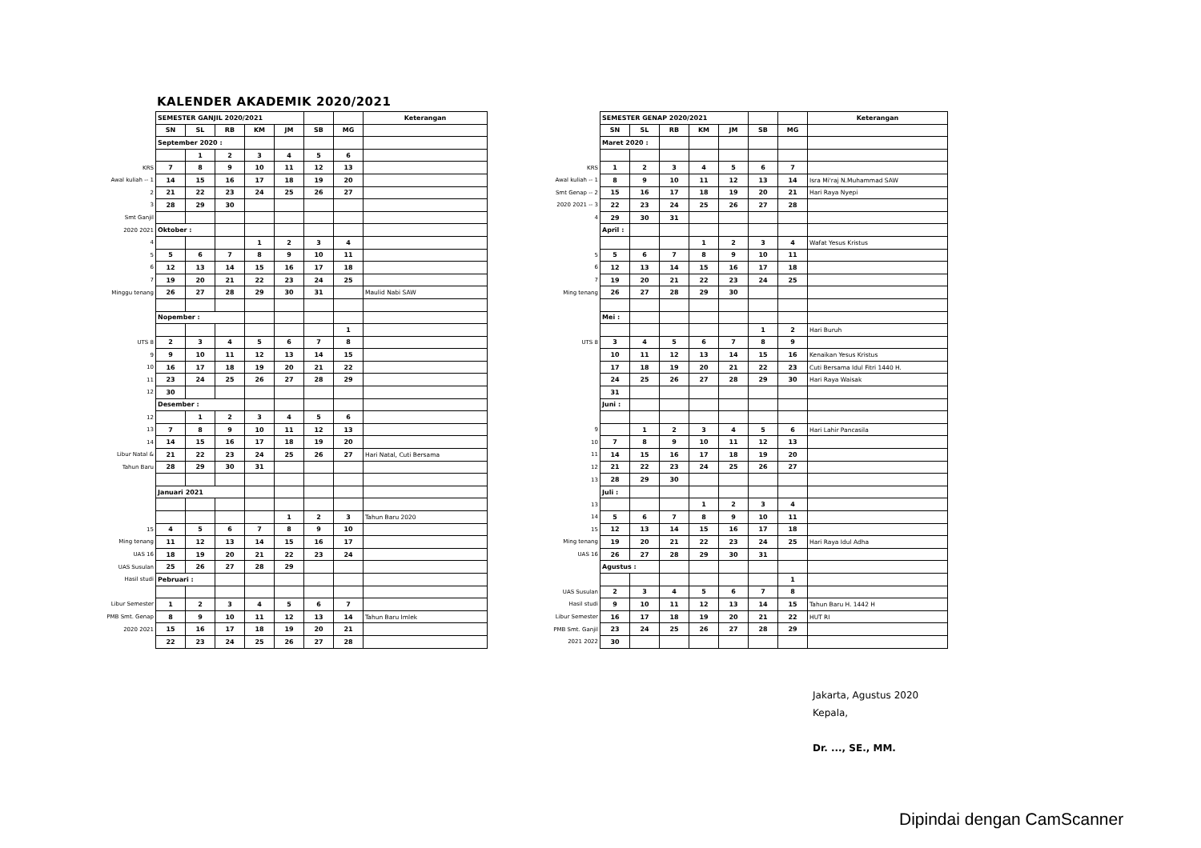KALENDER AKADEMIK 2020/2021
| | SEMESTER GANJIL 2020/2021 | | | | | | | Keterangan |
| | SN | SL | RB | KM | JM | SB | MG | |
| | September 2020 : | | | | | | | |
| | | 1 | 2 | 3 | 4 | 5 | 6 | |
| KRS | 7 | 8 | 9 | 10 | 11 | 12 | 13 | |
| Awal kuliah -- 1 | 14 | 15 | 16 | 17 | 18 | 19 | 20 | |
| 2 | 21 | 22 | 23 | 24 | 25 | 26 | 27 | |
| 3 | 28 | 29 | 30 | | | | | |
| Smt Ganjil | | | | | | | | |
| 2020 2021 | Oktober : | | | | | | | |
| 4 | | | | 1 | 2 | 3 | 4 | |
| 5 | 5 | 6 | 7 | 8 | 9 | 10 | 11 | |
| 6 | 12 | 13 | 14 | 15 | 16 | 17 | 18 | |
| 7 | 19 | 20 | 21 | 22 | 23 | 24 | 25 | |
| Minggu tenang | 26 | 27 | 28 | 29 | 30 | 31 | | Maulid Nabi SAW |
| | Nopember : | | | | | | | |
| | | | | | | | 1 | |
| UTS 8 | 2 | 3 | 4 | 5 | 6 | 7 | 8 | |
| 9 | 9 | 10 | 11 | 12 | 13 | 14 | 15 | |
| 10 | 16 | 17 | 18 | 19 | 20 | 21 | 22 | |
| 11 | 23 | 24 | 25 | 26 | 27 | 28 | 29 | |
| 12 | 30 | | | | | | | |
| | Desember : | | | | | | | |
| 12 | | 1 | 2 | 3 | 4 | 5 | 6 | |
| 13 | 7 | 8 | 9 | 10 | 11 | 12 | 13 | |
| 14 | 14 | 15 | 16 | 17 | 18 | 19 | 20 | |
| Libur Natal & | 21 | 22 | 23 | 24 | 25 | 26 | 27 | Hari Natal, Cuti Bersama |
| Tahun Baru | 28 | 29 | 30 | 31 | | | | |
| | Januari 2021 | | | | | | | |
| | | | | | 1 | 2 | 3 | Tahun Baru 2020 |
| 15 | 4 | 5 | 6 | 7 | 8 | 9 | 10 | |
| Ming tenang | 11 | 12 | 13 | 14 | 15 | 16 | 17 | |
| UAS 16 | 18 | 19 | 20 | 21 | 22 | 23 | 24 | |
| UAS Susulan | 25 | 26 | 27 | 28 | 29 | | | |
| Hasil studi | Pebruari : | | | | | | | |
| Libur Semester | 1 | 2 | 3 | 4 | 5 | 6 | 7 | |
| PMB Smt. Genap | 8 | 9 | 10 | 11 | 12 | 13 | 14 | Tahun Baru Imlek |
| 2020 2021 | 15 | 16 | 17 | 18 | 19 | 20 | 21 | |
| | 22 | 23 | 24 | 25 | 26 | 27 | 28 | |
| | SEMESTER GENAP 2020/2021 | | | | | | | Keterangan |
| | SN | SL | RB | KM | JM | SB | MG | |
| | Maret 2020 : | | | | | | | |
| KRS | 1 | 2 | 3 | 4 | 5 | 6 | 7 | |
| Awal kuliah -- 1 | 8 | 9 | 10 | 11 | 12 | 13 | 14 | Isra Mi'raj N.Muhammad SAW |
| Smt Genap -- 2 | 15 | 16 | 17 | 18 | 19 | 20 | 21 | Hari Raya Nyepi |
| 2020 2021 -- 3 | 22 | 23 | 24 | 25 | 26 | 27 | 28 | |
| 4 | 29 | 30 | 31 | | | | | |
| | April : | | | | | | | |
| | | | | 1 | 2 | 3 | 4 | Wafat Yesus Kristus |
| 5 | 5 | 6 | 7 | 8 | 9 | 10 | 11 | |
| 6 | 12 | 13 | 14 | 15 | 16 | 17 | 18 | |
| 7 | 19 | 20 | 21 | 22 | 23 | 24 | 25 | |
| Ming tenang | 26 | 27 | 28 | 29 | 30 | | | |
| | Mei : | | | | | | | |
| | | | | | | 1 | 2 | Hari Buruh |
| UTS 8 | 3 | 4 | 5 | 6 | 7 | 8 | 9 | |
| | 10 | 11 | 12 | 13 | 14 | 15 | 16 | Kenaikan Yesus Kristus |
| | 17 | 18 | 19 | 20 | 21 | 22 | 23 | Cuti Bersama Idul Fitri 1440 H. |
| | 24 | 25 | 26 | 27 | 28 | 29 | 30 | Hari Raya Waisak |
| | 31 | | | | | | | |
| | Juni : | | | | | | | |
| 9 | | 1 | 2 | 3 | 4 | 5 | 6 | Hari Lahir Pancasila |
| 10 | 7 | 8 | 9 | 10 | 11 | 12 | 13 | |
| 11 | 14 | 15 | 16 | 17 | 18 | 19 | 20 | |
| 12 | 21 | 22 | 23 | 24 | 25 | 26 | 27 | |
| 13 | 28 | 29 | 30 | | | | | |
| | Juli : | | | | | | | |
| 13 | | | | 1 | 2 | 3 | 4 | |
| 14 | 5 | 6 | 7 | 8 | 9 | 10 | 11 | |
| 15 | 12 | 13 | 14 | 15 | 16 | 17 | 18 | |
| Ming tenang | 19 | 20 | 21 | 22 | 23 | 24 | 25 | Hari Raya Idul Adha |
| UAS 16 | 26 | 27 | 28 | 29 | 30 | 31 | | |
| | Agustus : | | | | | | | |
| | | | | | | | 1 | |
| UAS Susulan | 2 | 3 | 4 | 5 | 6 | 7 | 8 | |
| Hasil studi | 9 | 10 | 11 | 12 | 13 | 14 | 15 | Tahun Baru H. 1442 H |
| Libur Semester | 16 | 17 | 18 | 19 | 20 | 21 | 22 | HUT RI |
| PMB Smt. Ganjil | 23 | 24 | 25 | 26 | 27 | 28 | 29 | |
| 2021 2022 | 30 | | | | | | | |
Jakarta, Agustus 2020
Kepala,
Dr. ..., SE., MM.
Dipindai dengan CamScanner